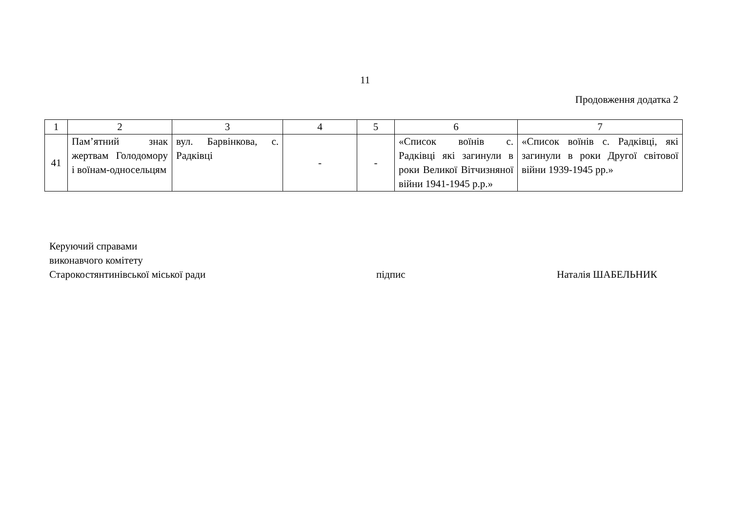11
Продовження додатка 2
| 1 | 2 | 3 | 4 | 5 | 6 | 7 |
| --- | --- | --- | --- | --- | --- | --- |
| 41 | Пам’ятний знак жертвам Голодомору і воїнам-односельцям | вул. Барвінкова, с. Радківці | - | - | «Список воїнів с. Радківці які загинули в роки Великої Вітчизняної війни 1941-1945 р.р.» | «Список воїнів с. Радківці, які загинули в роки Другої світової війни 1939-1945 рр.» |
Керуючий справами
виконавчого комітету
Старокостянтинівської міської ради
підпис Наталія ШАБЕЛЬНИК